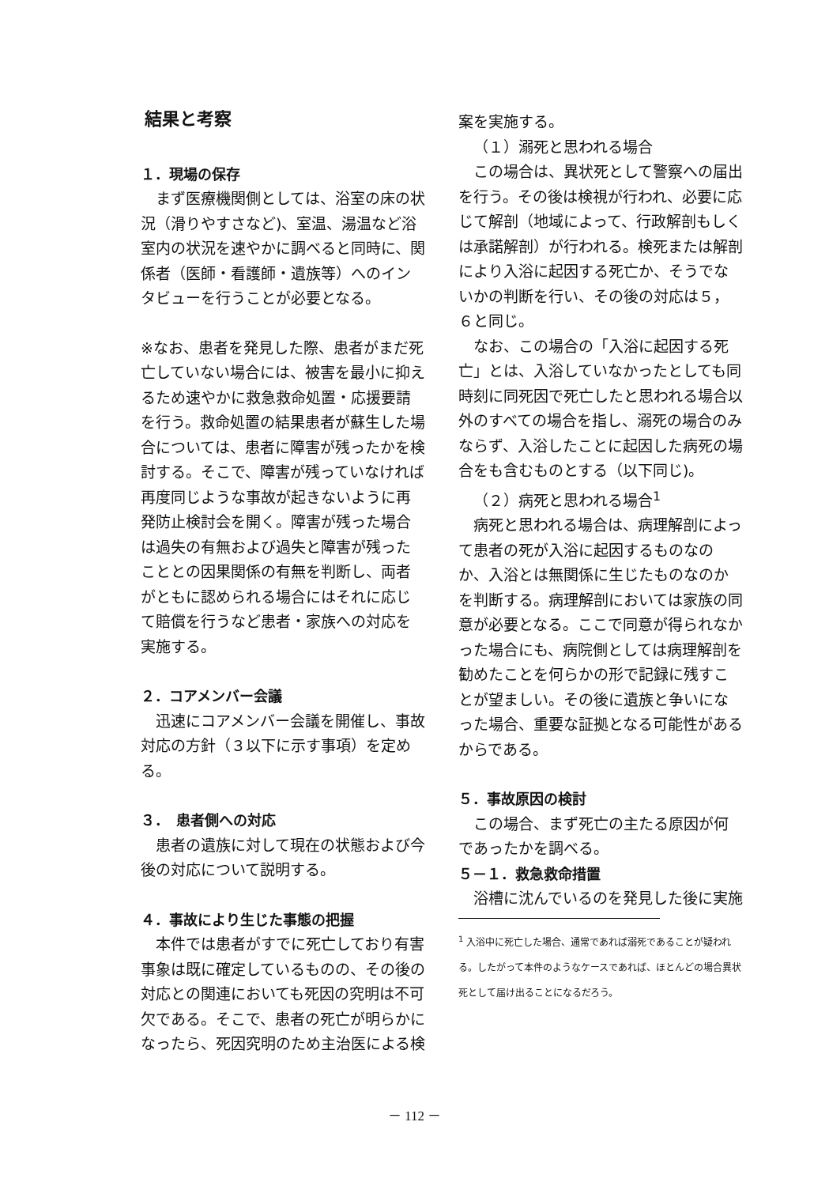結果と考察
１．現場の保存
まず医療機関側としては、浴室の床の状況（滑りやすさなど)、室温、湯温など浴室内の状況を速やかに調べると同時に、関係者（医師・看護師・遺族等）へのインタビューを行うことが必要となる。
※なお、患者を発見した際、患者がまだ死亡していない場合には、被害を最小に抑えるため速やかに救急救命処置・応援要請を行う。救命処置の結果患者が蘇生した場合については、患者に障害が残ったかを検討する。そこで、障害が残っていなければ再度同じような事故が起きないように再発防止検討会を開く。障害が残った場合は過失の有無および過失と障害が残ったこととの因果関係の有無を判断し、両者がともに認められる場合にはそれに応じて賠償を行うなど患者・家族への対応を実施する。
２．コアメンバー会議
迅速にコアメンバー会議を開催し、事故対応の方針（３以下に示す事項）を定める。
３．　患者側への対応
患者の遺族に対して現在の状態および今後の対応について説明する。
４．事故により生じた事態の把握
本件では患者がすでに死亡しており有害事象は既に確定しているものの、その後の対応との関連においても死因の究明は不可欠である。そこで、患者の死亡が明らかになったら、死因究明のため主治医による検
案を実施する。
（１）溺死と思われる場合
この場合は、異状死として警察への届出を行う。その後は検視が行われ、必要に応じて解剖（地域によって、行政解剖もしくは承諾解剖）が行われる。検死または解剖により入浴に起因する死亡か、そうでないかの判断を行い、その後の対応は５，６と同じ。
なお、この場合の「入浴に起因する死亡」とは、入浴していなかったとしても同時刻に同死因で死亡したと思われる場合以外のすべての場合を指し、溺死の場合のみならず、入浴したことに起因した病死の場合をも含むものとする（以下同じ)。
（２）病死と思われる場合<sup>1</sup>
病死と思われる場合は、病理解剖によって患者の死が入浴に起因するものなのか、入浴とは無関係に生じたものなのかを判断する。病理解剖においては家族の同意が必要となる。ここで同意が得られなかった場合にも、病院側としては病理解剖を勧めたことを何らかの形で記録に残すことが望ましい。その後に遺族と争いになった場合、重要な証拠となる可能性があるからである。
５．事故原因の検討
この場合、まず死亡の主たる原因が何であったかを調べる。
５－１．救急救命措置
浴槽に沈んでいるのを発見した後に実施
<sup>1</sup> 入浴中に死亡した場合、通常であれば溺死であることが疑われる。したがって本件のようなケースであれば、ほとんどの場合異状死として届け出ることになるだろう。
－ 112 －